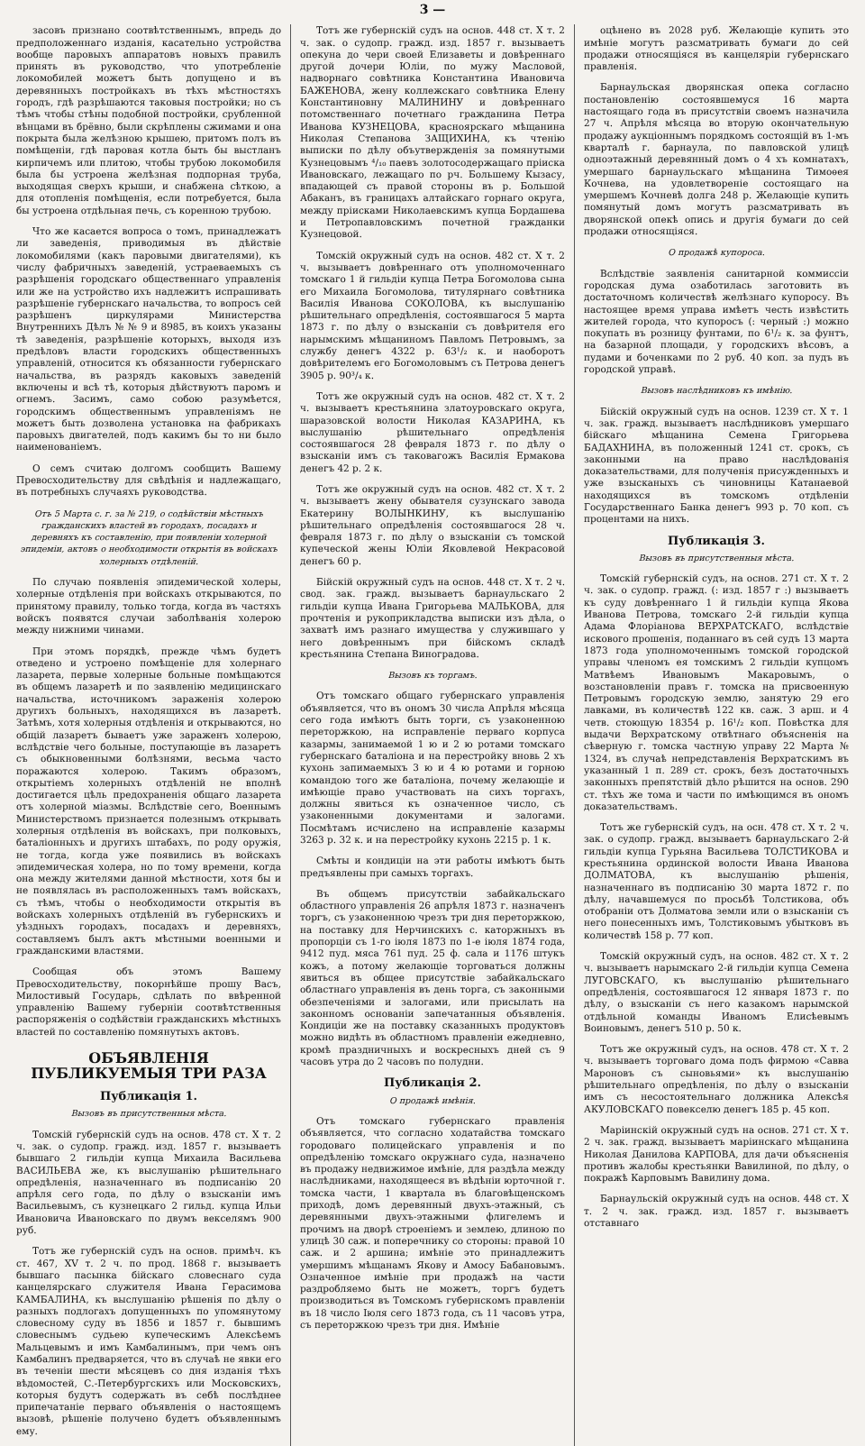3 —
засовъ признано соотвѣтственнымъ, впредь до предположеннаго изданія, касательно устройства вообще паровыхъ аппаратовъ новыхъ правилъ принять въ руководство, что употребленіе локомобилей можетъ быть допущено и въ деревянныхъ постройкахъ въ тѣхъ мѣстностяхъ городъ, гдѣ разрѣшаются таковыя постройки; но съ тѣмъ чтобы стѣны подобной постройки, срубленной вѣнцами въ брёвно, были скрѣплены сжимами и она покрыта была желѣзною крышею, притомъ полъ въ помѣщеніи, гдѣ паровая котла быть бы выстланъ кирпичемъ или плитою, чтобы трубою локомобиля была бы устроена желѣзная подпорная труба, выходящая сверхъ крыши, и снабжена сѣткою, а для отопленія помѣщенія, если потребуется, была бы устроена отдѣльная печь, съ коренною трубою.
Что же касается вопроса о томъ, принадлежатъ ли заведенія, приводимыя въ дѣйствіе локомобилями (какъ паровыми двигателями), къ числу фабричныхъ заведеній, устраеваемыхъ съ разрѣшенія городскаго общественнаго управленія или же на устройство ихъ надлежитъ испрашивать разрѣшеніе губернскаго начальства, то вопросъ сей разрѣшенъ циркулярами Министерства Внутреннихъ Дѣлъ № № 9 и 8985, въ коихъ указаны тѣ заведенія, разрѣшеніе которыхъ, выходя изъ предѣловъ власти городскихъ общественныхъ управленій, относится къ обязанности губернскаго начальства, въ разрядъ каковыхъ заведеній включены и всѣ тѣ, которыя дѣйствуютъ паромъ и огнемъ. Засимъ, само собою разумѣется, городскимъ общественнымъ управленіямъ не можетъ быть дозволена установка на фабрикахъ паровыхъ двигателей, подъ какимъ бы то ни было наименованіемъ.
О семъ считаю долгомъ сообщить Вашему Превосходительству для свѣдѣнія и надлежащаго, въ потребныхъ случаяхъ руководства.
Отъ 5 Марта с. г. за № 219, о содѣйствіи мѣстныхъ гражданскихъ властей въ городахъ, посадахъ и деревняхъ къ составленію, при появленіи холерной эпидеміи, актовъ о необходимости открытія въ войскахъ холерныхъ отдѣленій.
По случаю появленія эпидемической холеры, холерные отдѣленія при войскахъ открываются, по принятому правилу, только тогда, когда въ частяхъ войскъ появятся случаи заболѣванія холерою между нижними чинами.
При этомъ порядкѣ, прежде чѣмъ будетъ отведено и устроено помѣщеніе для холернаго лазарета, первые холерные больные помѣщаются въ общемъ лазаретѣ и по заявленію медицинскаго начальства, источникомъ зараженія холерою другихъ больныхъ, находящихся въ лазаретѣ. Затѣмъ, хотя холерныя отдѣленія и открываются, но общій лазаретъ бываетъ уже зараженъ холерою, вслѣдствіе чего больные, поступающіе въ лазаретъ съ обыкновенными болѣзнями, весьма часто поражаются холерою. Такимъ образомъ, открытіемъ холерныхъ отдѣленій не вполнѣ достигается цѣль предохраненія общаго лазарета отъ холерной міазмы. Вслѣдствіе сего, Военнымъ Министерствомъ признается полезнымъ открывать холерныя отдѣленія въ войскахъ, при полковыхъ, баталіонныхъ и другихъ штабахъ, по роду оружія, не тогда, когда уже появились въ войскахъ эпидемическая холера, но по тому времени, когда она между жителями данной мѣстности, хотя бы и не появлялась въ расположенныхъ тамъ войскахъ, съ тѣмъ, чтобы о необходимости открытія въ войскахъ холерныхъ отдѣленій въ губернскихъ и уѣздныхъ городахъ, посадахъ и деревняхъ, составляемъ былъ актъ мѣстными военными и гражданскими властями.
Сообщая объ этомъ Вашему Превосходительству, покорнѣйше прошу Васъ, Милостивый Государь, сдѣлать по ввѣренной управленію Вашему губерніи соотвѣтственныя распоряженія о содѣйствіи гражданскихъ мѣстныхъ властей по составленію помянутыхъ актовъ.
ОБЪЯВЛЕНІЯ ПУБЛИКУЕМЫЯ ТРИ РАЗА
Публикація 1.
Вызовъ въ присутственныя мѣста.
Томскій губернскій судъ на основ. 478 ст. X т. 2 ч. зак. о судопр. гражд. изд. 1857 г. вызываетъ бывшаго 2 гильдіи купца Михаила Васильева ВАСИЛЬЕВА же, къ выслушанію рѣшительнаго опредѣленія, назначеннаго въ подписанію 20 апрѣля сего года, по дѣлу о взысканіи имъ Васильевымъ, съ кузнецкаго 2 гильд. купца Ильи Ивановича Ивановскаго по двумъ векселямъ 900 руб.
Тотъ же губернскій судъ на основ. примѣч. къ ст. 467, XV т. 2 ч. по прод. 1868 г. вызываетъ бывшаго пасынка бійскаго словеснаго суда канцелярскаго служителя Ивана Герасимова КАМБАЛИНА, къ выслушанію рѣшенія по дѣлу о разныхъ подлогахъ допущенныхъ по упомянутому словесному суду въ 1856 и 1857 г. бывшимъ словеснымъ судьею купеческимъ Алексѣемъ Мальцевымъ и имъ Камбалинымъ, при чемъ онъ Камбалинъ предваряется, что въ случаѣ не явки его въ теченіи шести мѣсяцевъ со дня изданія тѣхъ вѣдомостей, С.-Петербургскихъ или Московскихъ, которыя будутъ содержать въ себѣ послѣднее припечатаніе перваго объявленія о настоящемъ вызовѣ, рѣшеніе получено будетъ объявленнымъ ему.
Тотъ же губернскій судъ на основ. 448 ст. X т. 2 ч. зак. о судопр. гражд. изд. 1857 г. вызываетъ опекуна до чери своей Елизаветы и довѣреннаго другой дочери Юліи, по мужу Масловой, надворнаго совѣтника Константина Ивановича БАЖЕНОВА, жену коллежскаго совѣтника Елену Константиновну МАЛИНИНУ и довѣреннаго потомственнаго почетнаго гражданина Петра Иванова КУЗНЕЦОВА, красноярскаго мѣщанина Николая Степанова ЗАЩИХИНА, къ чтенію выписки по дѣлу объутвержденія за помянутыми Кузнецовымъ ⁴/₁₀ паевъ золотосодержащаго пріиска Ивановскаго, лежащаго по рч. Большему Кызасу, впадающей съ правой стороны въ р. Большой Абаканъ, въ границахъ алтайскаго горнаго округа, между пріисками Николаевскимъ купца Бордашева и Петропавловскимъ почетной гражданки Кузнецовой.
Томскій окружный судъ на основ. 482 ст. X т. 2 ч. вызываетъ довѣреннаго отъ уполномоченнаго томскаго 1 й гильдіи купца Петра Богомолова сына его Михаила Богомолова, титулярнаго совѣтника Василія Иванова СОКОЛОВА, къ выслушанію рѣшительнаго опредѣленія, состоявшагося 5 марта 1873 г. по дѣлу о взысканіи съ довѣрителя его нарымскимъ мѣщаниномъ Павломъ Петровымъ, за службу денегъ 4322 р. 63¹/₂ к. и наоборотъ довѣрителемъ его Богомоловымъ съ Петрова денегъ 3905 р. 90³/₄ к.
Тотъ же окружный судъ на основ. 482 ст. X т. 2 ч. вызываетъ крестьянина златоуровскаго округа, шаразовской волости Николая КАЗАРИНА, къ выслушанію рѣшительнаго опредѣленія состоявшагося 28 февраля 1873 г. по дѣлу о взысканіи имъ съ таковагожъ Василія Ермакова денегъ 42 р. 2 к.
Тотъ же окружный судъ на основ. 482 ст. X т. 2 ч. вызываетъ жену обывателя сузунскаго завода Екатерину ВОЛЫНКИНУ, къ выслушанію рѣшительнаго опредѣленія состоявшагося 28 ч. февраля 1873 г. по дѣлу о взысканіи съ томской купеческой жены Юліи Яковлевой Некрасовой денегъ 60 р.
Бійскій окружный судъ на основ. 448 ст. X т. 2 ч. свод. зак. гражд. вызываетъ барнаульскаго 2 гильдіи купца Ивана Григорьева МАЛЬКОВА, для прочтенія и рукоприкладства выписки изъ дѣла, о захватѣ имъ разнаго имущества у служившаго у него довѣреннымъ при бійскомъ складѣ крестьянина Степана Виноградова.
Вызовъ къ торгамъ.
Отъ томскаго общаго губернскаго управленія объявляется, что въ ономъ 30 числа Апрѣля мѣсяца сего года имѣютъ быть торги, съ узаконенною переторжкою, на исправленіе перваго корпуса казармы, занимаемой 1 ю и 2 ю ротами томскаго губернскаго баталіона и на перестройку вновь 2 хъ кухонь запимаемыхъ 3 ю и 4 ю ротами и горною командою того же баталіона, почему желающіе и имѣющіе право участвовать на сихъ торгахъ, должны явиться къ означенное число, съ узаконенными документами и залогами. Посмѣтамъ исчислено на исправленіе казармы 3263 р. 32 к. и на перестройку кухонь 2215 р. 1 к.
Смѣты и кондиціи на эти работы имѣютъ быть предъявлены при самыхъ торгахъ.
Въ общемъ присутствіи забайкальскаго областного управленія 26 апрѣля 1873 г. назначенъ торгъ, съ узаконенною чрезъ три дня переторжкою, на поставку для Нерчинскихъ с. каторжныхъ въ пропорціи съ 1-го іюля 1873 по 1-е іюля 1874 года, 9412 пуд. мяса 761 пуд. 25 ф. сала и 1176 штукъ кожъ, а потому желающіе торговаться должны явиться въ общее присутствіе забайкальскаго областнаго управленія въ день торга, съ законными обезпеченіями и залогами, или присылать на законномъ основаніи запечатанныя объявленія. Кондиціи же на поставку сказанныхъ продуктовъ можно видѣть въ областномъ правленіи ежедневно, кромѣ праздничныхъ и воскресныхъ дней съ 9 часовъ утра до 2 часовъ по полудни.
Публикація 2.
О продажѣ имѣнія.
Отъ томскаго губернскаго правленія объявляется, что согласно ходатайства томскаго городоваго полицейскаго управленія и по опредѣленію томскаго окружнаго суда, назначено въ продажу недвижимое имѣніе, для раздѣла между наслѣдниками, находящееся въ вѣдѣніи юрточной г. томска части, 1 квартала въ благовѣщенскомъ приходѣ, домъ деревянный двухъ-этажный, съ деревянными двухъ-этажными флигелемъ и прочимъ на дворѣ строеніемъ и землею, длиною по улицѣ 30 саж. и поперечнику со стороны: правой 10 саж. и 2 аршина; имѣніе это принадлежитъ умершимъ мѣщанамъ Якову и Амосу Бабановымъ. Означенное имѣніе при продажѣ на части раздробляемо быть не можетъ, торгъ будетъ производиться въ Томскомъ губернскомъ правленіи въ 18 число Іюля сего 1873 года, съ 11 часовъ утра, съ переторжкою чрезъ три дня. Имѣніе
оцѣнено въ 2028 руб. Желающіе купить это имѣніе могутъ разсматривать бумаги до сей продажи относящіяся въ канцеляріи губернскаго правленія.
Барнаульская дворянская опека согласно постановленію состоявшемуся 16 марта настоящаго года въ присутствіи своемъ назначила 27 ч. Апрѣля мѣсяца во вторую окончательную продажу аукціоннымъ порядкомъ состоящій въ 1-мъ кварталѣ г. барнаула, по павловской улицѣ одноэтажный деревянный домъ о 4 хъ комнатахъ, умершаго барнаульскаго мѣщанина Тимоѳея Кочнева, на удовлетвореніе состоящаго на умершемъ Кочневѣ долга 248 р. Желающіе купить помянутый домъ могутъ разсматривать въ дворянской опекѣ опись и другія бумаги до сей продажи относящіяся.
О продажѣ купороса.
Вслѣдствіе заявленія санитарной коммиссіи городская дума озаботилась заготовить въ достаточномъ количествѣ желѣзнаго купоросу. Въ настоящее время управа имѣетъ честь извѣстить жителей города, что купоросъ (: черный :) можно покупать въ розницу фунтами, по 6¹/₂ к. за фунтъ, на базарной площади, у городскихъ вѣсовъ, а пудами и боченками по 2 руб. 40 коп. за пудъ въ городской управѣ.
Вызовъ наслѣдниковъ къ имѣнію.
Бійскій окружный судъ на основ. 1239 ст. X т. 1 ч. зак. гражд. вызываетъ наслѣдниковъ умершаго бійскаго мѣщанина Семена Григорьева БАДАХНИНА, въ положенный 1241 ст. срокъ, съ законными на право наслѣдованія доказательствами, для полученія присужденныхъ и уже взысканыхъ съ чиновницы Катанаевой находящихся въ томскомъ отдѣленіи Государственнаго Банка денегъ 993 р. 70 коп. съ процентами на нихъ.
Публикація 3.
Вызовъ въ присутственныя мѣста.
Томскій губернскій судъ, на основ. 271 ст. X т. 2 ч. зак. о судопр. гражд. (: изд. 1857 г :) вызываетъ къ суду довѣреннаго 1 й гильдіи купца Якова Иванова Петрова, томскаго 2-й гильдіи купца Адама Флоріанова ВЕРХРАТСКАГО, вслѣдствіе искового прошенія, поданнаго въ сей судъ 13 марта 1873 года уполномоченнымъ томской городской управы членомъ ея томскимъ 2 гильдіи купцомъ Матвѣемъ Ивановымъ Макаровымъ, о возстановленіи правъ г. томска на присвоенную Петровымъ городскую землю, занятую 29 его лавками, въ количествѣ 122 кв. саж. 3 арш. и 4 четв. стоющую 18354 р. 16¹/₂ коп. Повѣстка для выдачи Верхратскому отвѣтнаго объясненія на сѣверную г. томска частную управу 22 Марта № 1324, въ случаѣ непредставленія Верхратскимъ въ указанный 1 п. 289 ст. срокъ, безъ достаточныхъ законныхъ препятствій дѣло рѣшится на основ. 290 ст. тѣхъ же тома и части по имѣющимся въ ономъ доказательствамъ.
Тотъ же губернскій судъ, на осн. 478 ст. X т. 2 ч. зак. о судопр. гражд. вызываетъ барнаульскаго 2-й гильдіи купца Гурьяна Васильева ТОЛСТИКОВА и крестьянина ординской волости Ивана Иванова ДОЛМАТОВА, къ выслушанію рѣшенія, назначеннаго въ подписанію 30 марта 1872 г. по дѣлу, начавшемуся по просьбѣ Толстикова, объ отобраніи отъ Долматова земли или о взысканіи съ него понесенныхъ имъ, Толстиковымъ убытковъ въ количествѣ 158 р. 77 коп.
Томскій окружный судъ, на основ. 482 ст. X т. 2 ч. вызываетъ нарымскаго 2-й гильдіи купца Семена ЛУГОВСКАГО, къ выслушанію рѣшительнаго опредѣленія, состоявшагося 12 января 1873 г. по дѣлу, о взысканіи съ него казакомъ нарымской отдѣльной команды Иваномъ Елисѣевымъ Воиновымъ, денегъ 510 р. 50 к.
Тотъ же окружный судъ, на основ. 478 ст. X т. 2 ч. вызываетъ торговаго дома подъ фирмою «Савва Мароновъ съ сыновьями» къ выслушанію рѣшительнаго опредѣленія, по дѣлу о взысканіи имъ съ несостоятельнаго должника Алексѣя АКУЛОВСКАГО повекселю денегъ 185 р. 45 коп.
Маріинскій окружный судъ на основ. 271 ст. X т. 2 ч. зак. гражд. вызываетъ маріинскаго мѣщанина Николая Данилова КАРПОВА, для дачи объясненія противъ жалобы крестьянки Вавилиной, по дѣлу, о покражѣ Карповымъ Вавилину дома.
Барнаульскій окружный судъ на основ. 448 ст. X т. 2 ч. зак. гражд. изд. 1857 г. вызываетъ отставнаго